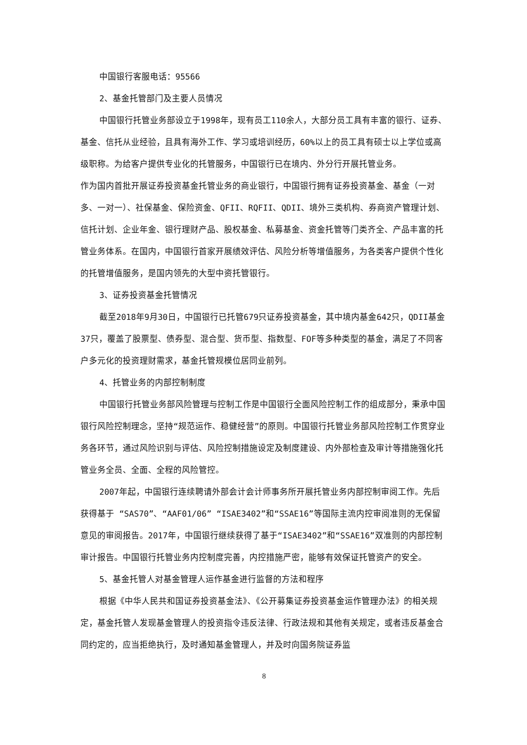中国银行客服电话：95566
2、基金托管部门及主要人员情况
中国银行托管业务部设立于1998年，现有员工110余人，大部分员工具有丰富的银行、证券、基金、信托从业经验，且具有海外工作、学习或培训经历，60%以上的员工具有硕士以上学位或高级职称。为给客户提供专业化的托管服务，中国银行已在境内、外分行开展托管业务。
作为国内首批开展证券投资基金托管业务的商业银行，中国银行拥有证券投资基金、基金（一对多、一对一）、社保基金、保险资金、QFII、RQFII、QDII、境外三类机构、券商资产管理计划、信托计划、企业年金、银行理财产品、股权基金、私募基金、资金托管等门类齐全、产品丰富的托管业务体系。在国内，中国银行首家开展绩效评估、风险分析等增值服务，为各类客户提供个性化的托管增值服务，是国内领先的大型中资托管银行。
3、证券投资基金托管情况
截至2018年9月30日，中国银行已托管679只证券投资基金，其中境内基金642只，QDII基金37只，覆盖了股票型、债券型、混合型、货币型、指数型、FOF等多种类型的基金，满足了不同客户多元化的投资理财需求，基金托管规模位居同业前列。
4、托管业务的内部控制制度
中国银行托管业务部风险管理与控制工作是中国银行全面风险控制工作的组成部分，秉承中国银行风险控制理念，坚持“规范运作、稳健经营”的原则。中国银行托管业务部风险控制工作贯穿业务各环节，通过风险识别与评估、风险控制措施设定及制度建设、内外部检查及审计等措施强化托管业务全员、全面、全程的风险管控。
2007年起，中国银行连续聘请外部会计会计师事务所开展托管业务内部控制审阅工作。先后获得基于 “SAS70”、“AAF01/06” “ISAE3402”和“SSAE16”等国际主流内控审阅准则的无保留意见的审阅报告。2017年，中国银行继续获得了基于“ISAE3402”和“SSAE16”双准则的内部控制审计报告。中国银行托管业务内控制度完善，内控措施严密，能够有效保证托管资产的安全。
5、基金托管人对基金管理人运作基金进行监督的方法和程序
根据《中华人民共和国证券投资基金法》、《公开募集证券投资基金运作管理办法》的相关规定，基金托管人发现基金管理人的投资指令违反法律、行政法规和其他有关规定，或者违反基金合同约定的，应当拒绝执行，及时通知基金管理人，并及时向国务院证券监
8